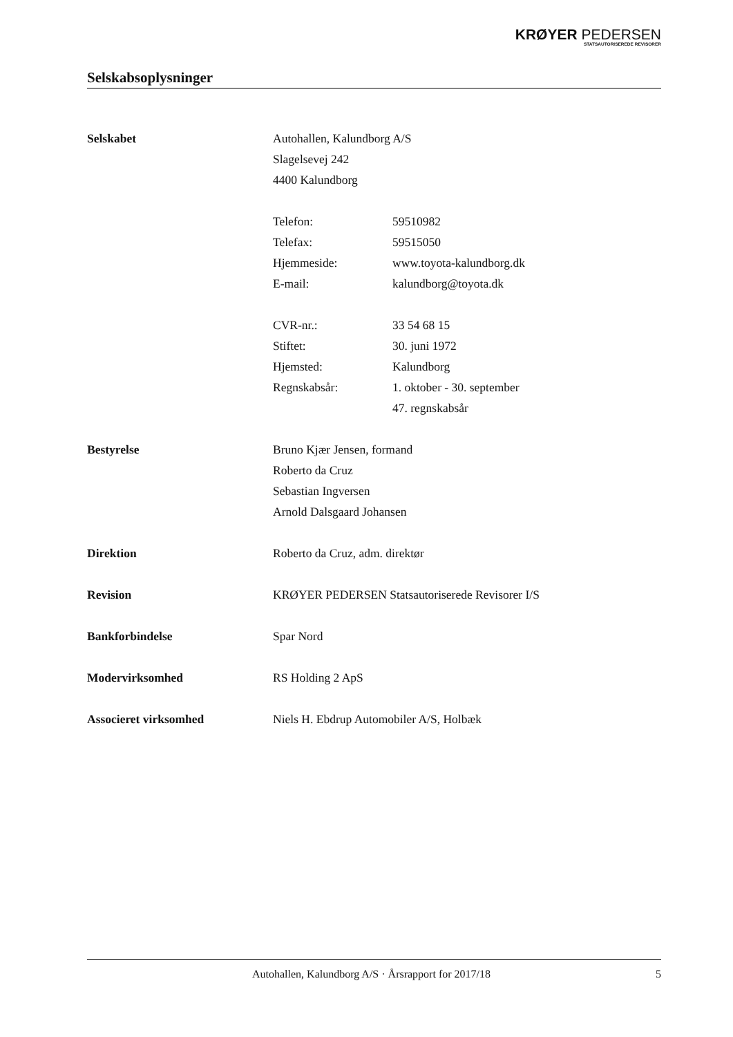KRØYER PEDERSEN
STATSAUTORISEREDE REVISORER
Selskabsoplysninger
Selskabet Autohallen, Kalundborg A/S
Slagelsevej 242
4400 Kalundborg
Telefon: 59510982
Telefax: 59515050
Hjemmeside: www.toyota-kalundborg.dk
E-mail: kalundborg@toyota.dk
CVR-nr.: 33 54 68 15
Stiftet: 30. juni 1972
Hjemsted: Kalundborg
Regnskabsår: 1. oktober - 30. september
47. regnskabsår
Bestyrelse Bruno Kjær Jensen, formand
Roberto da Cruz
Sebastian Ingversen
Arnold Dalsgaard Johansen
Direktion Roberto da Cruz, adm. direktør
Revision KRØYER PEDERSEN Statsautoriserede Revisorer I/S
Bankforbindelse Spar Nord
Modervirksomhed RS Holding 2 ApS
Associeret virksomhed Niels H. Ebdrup Automobiler A/S, Holbæk
Autohallen, Kalundborg A/S · Årsrapport for 2017/18
5